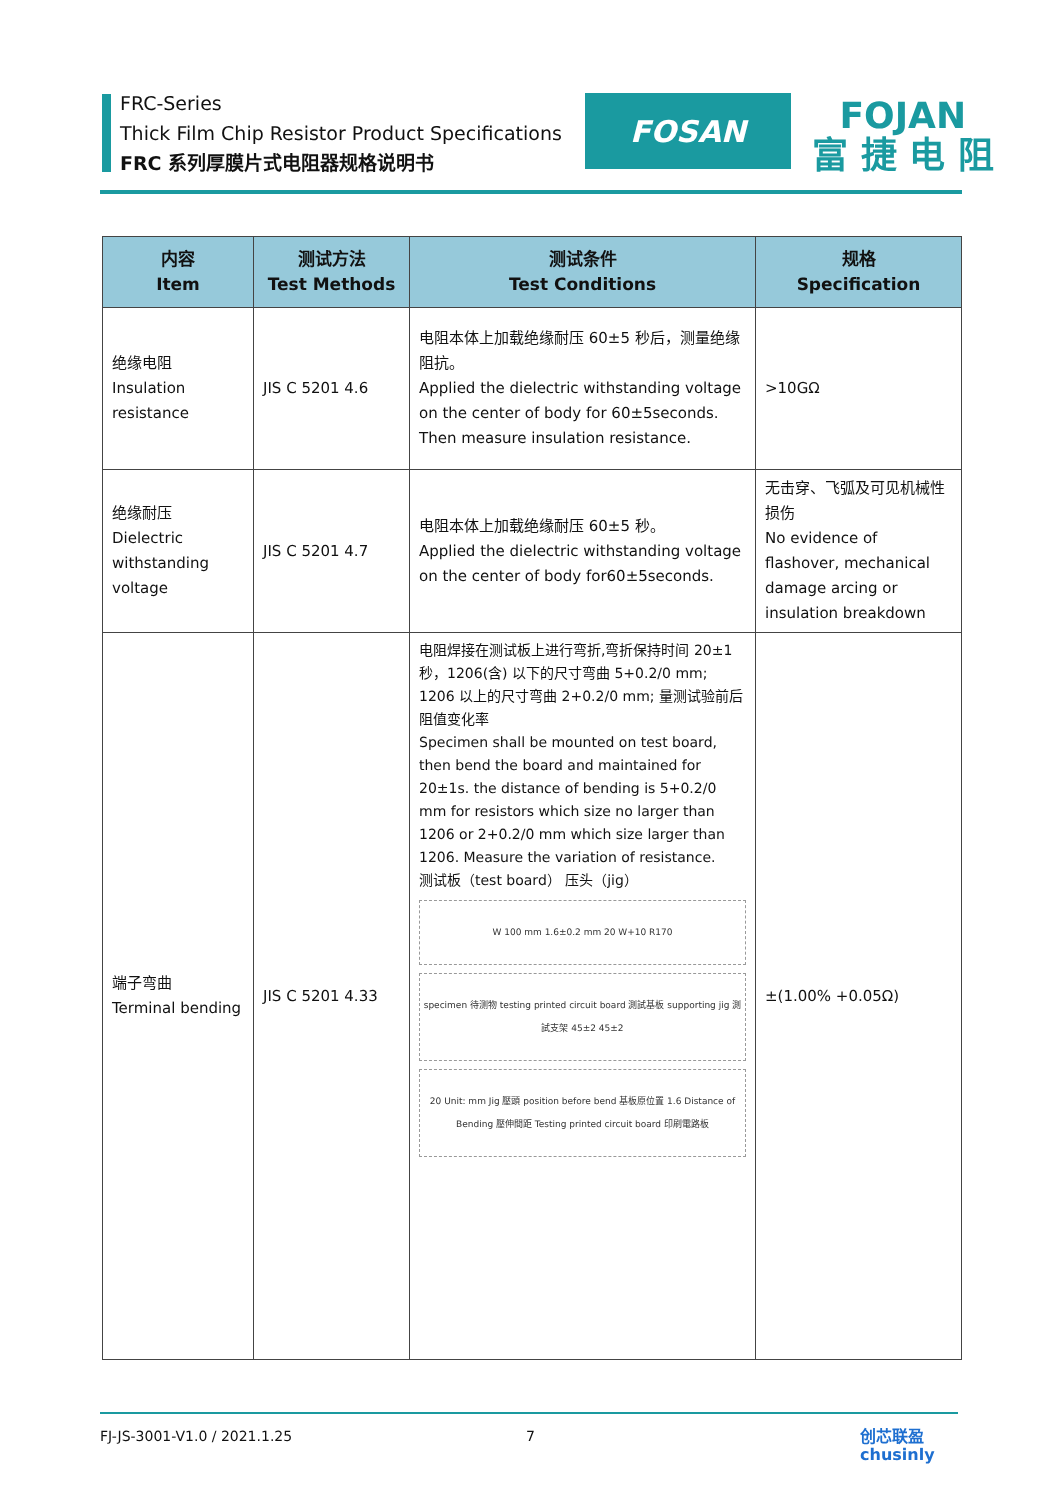FRC-Series
Thick Film Chip Resistor Product Specifications
FRC 系列厚膜片式电阻器规格说明书
FOSAN
FOJAN
富 捷 电 阻
| 内容 Item | 测试方法 Test Methods | 测试条件 Test Conditions | 规格 Specification |
| --- | --- | --- | --- |
| 绝缘电阻 Insulation resistance | JIS C 5201 4.6 | 电阻本体上加载绝缘耐压 60±5 秒后，测量绝缘阻抗。 Applied the dielectric withstanding voltage on the center of body for 60±5seconds. Then measure insulation resistance. | >10GΩ |
| 绝缘耐压 Dielectric withstanding voltage | JIS C 5201 4.7 | 电阻本体上加载绝缘耐压 60±5 秒。 Applied the dielectric withstanding voltage on the center of body for60±5seconds. | 无击穿、飞弧及可见机械性损伤 No evidence of flashover, mechanical damage arcing or insulation breakdown |
| 端子弯曲 Terminal bending | JIS C 5201 4.33 | 电阻焊接在测试板上进行弯折,弯折保持时间 20±1 秒，1206(含) 以下的尺寸弯曲 5+0.2/0 mm; 1206 以上的尺寸弯曲 2+0.2/0 mm; 量测试验前后阻值变化率 Specimen shall be mounted on test board, then bend the board and maintained for 20±1s. the distance of bending is 5+0.2/0 mm for resistors which size no larger than 1206 or 2+0.2/0 mm which size larger than 1206. Measure the variation of resistance. 测试板（test board） 压头（jig） W 100 mm 1.6±0.2 mm 20 W+10 R170 specimen 待测物 testing printed circuit board 測試基板 supporting jig 測試支架 45±2 45±2 20 Unit: mm Jig 壓頭 position before bend 基板原位置 1.6 Distance of Bending 壓伸間距 Testing printed circuit board 印刷電路板 | ±(1.00% +0.05Ω) |
FJ-JS-3001-V1.0 / 2021.1.25 7
创芯联盈
chusinly